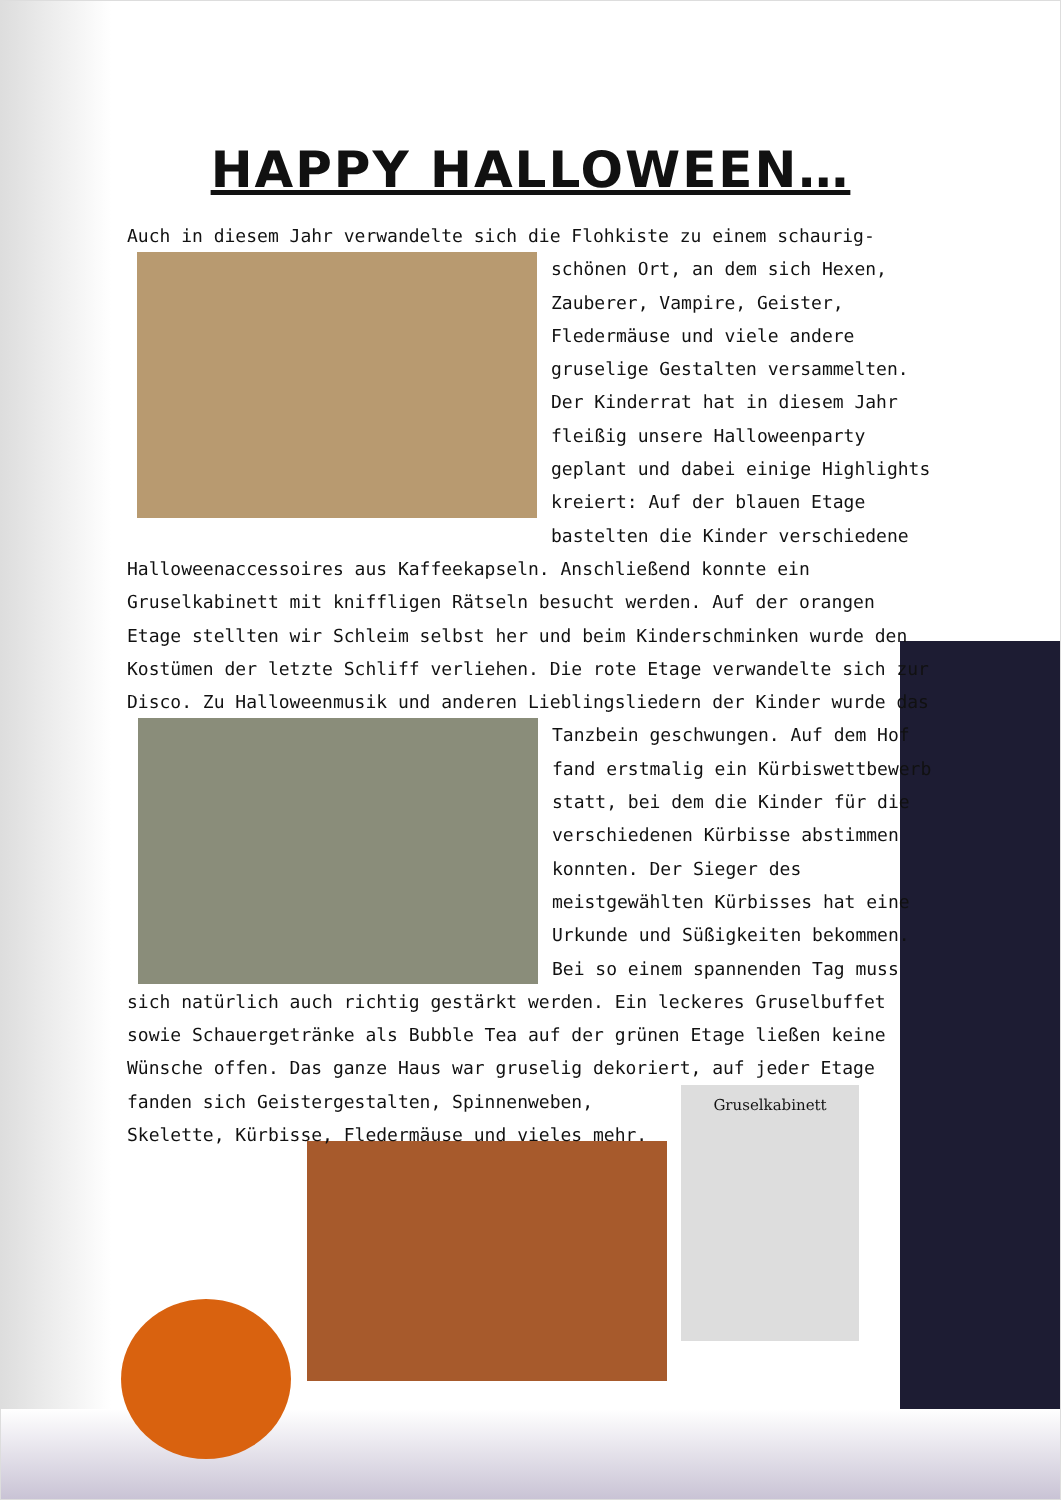HAPPY HALLOWEEN…
Auch in diesem Jahr verwandelte sich die Flohkiste zu einem schaurig-
schönen Ort, an dem sich Hexen, Zauberer, Vampire, Geister, Fledermäuse und viele andere gruselige Gestalten versammelten. Der Kinderrat hat in diesem Jahr fleißig unsere Halloweenparty geplant und dabei einige Highlights kreiert: Auf der blauen Etage bastelten die Kinder verschiedene
Halloweenaccessoires aus Kaffeekapseln. Anschließend konnte ein Gruselkabinett mit kniffligen Rätseln besucht werden. Auf der orangen Etage stellten wir Schleim selbst her und beim Kinderschminken wurde den Kostümen der letzte Schliff verliehen. Die rote Etage verwandelte sich zur Disco. Zu Halloweenmusik und anderen Lieblingsliedern der Kinder wurde das
Tanzbein geschwungen. Auf dem Hof fand erstmalig ein Kürbiswettbewerb statt, bei dem die Kinder für die verschiedenen Kürbisse abstimmen konnten. Der Sieger des meistgewählten Kürbisses hat eine Urkunde und Süßigkeiten bekommen. Bei so einem spannenden Tag muss
sich natürlich auch richtig gestärkt werden. Ein leckeres Gruselbuffet sowie Schauergetränke als Bubble Tea auf der grünen Etage ließen keine Wünsche offen. Das ganze Haus war gruselig dekoriert, auf jeder Etage
fanden sich Geistergestalten, Spinnenweben, Skelette, Kürbisse, Fledermäuse und vieles mehr.
Gruselkabinett